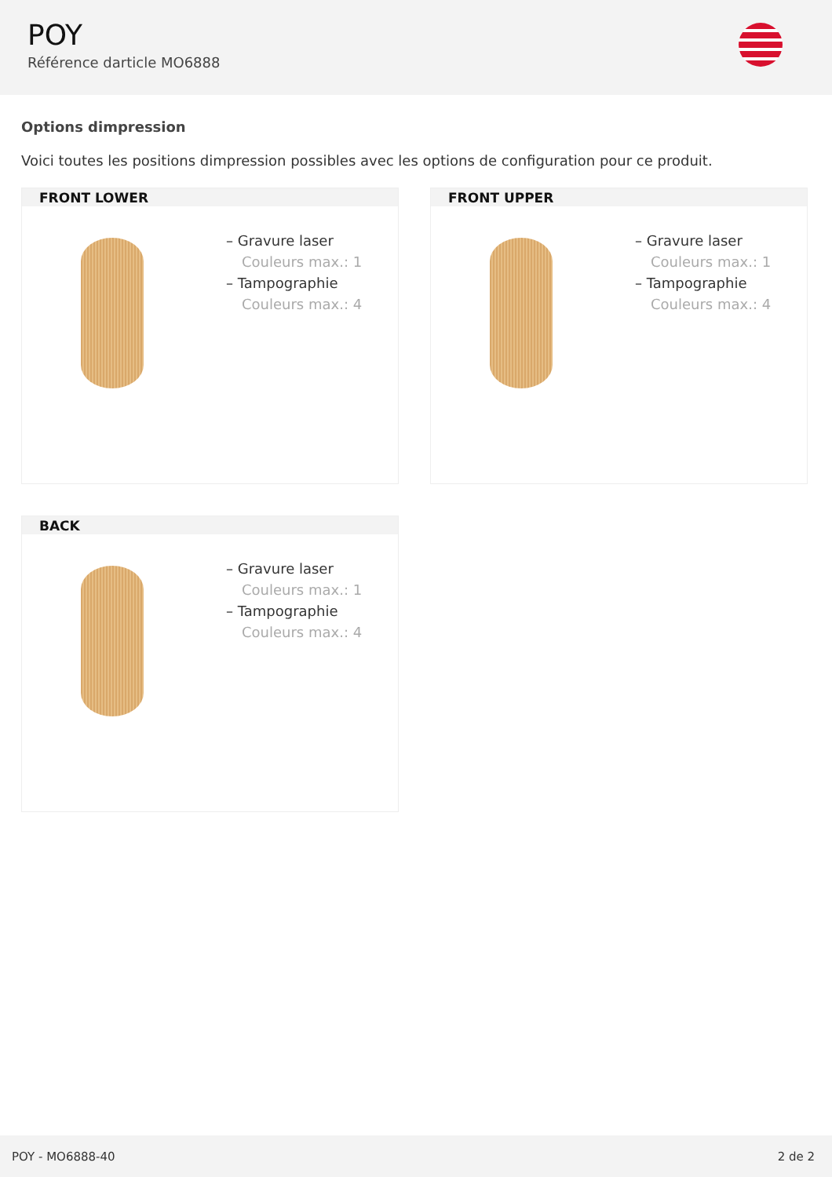POY
Référence darticle MO6888
Options dimpression
Voici toutes les positions dimpression possibles avec les options de configuration pour ce produit.
FRONT LOWER
– Gravure laser
Couleurs max.: 1
– Tampographie
Couleurs max.: 4
FRONT UPPER
– Gravure laser
Couleurs max.: 1
– Tampographie
Couleurs max.: 4
BACK
– Gravure laser
Couleurs max.: 1
– Tampographie
Couleurs max.: 4
POY - MO6888-40 2 de 2